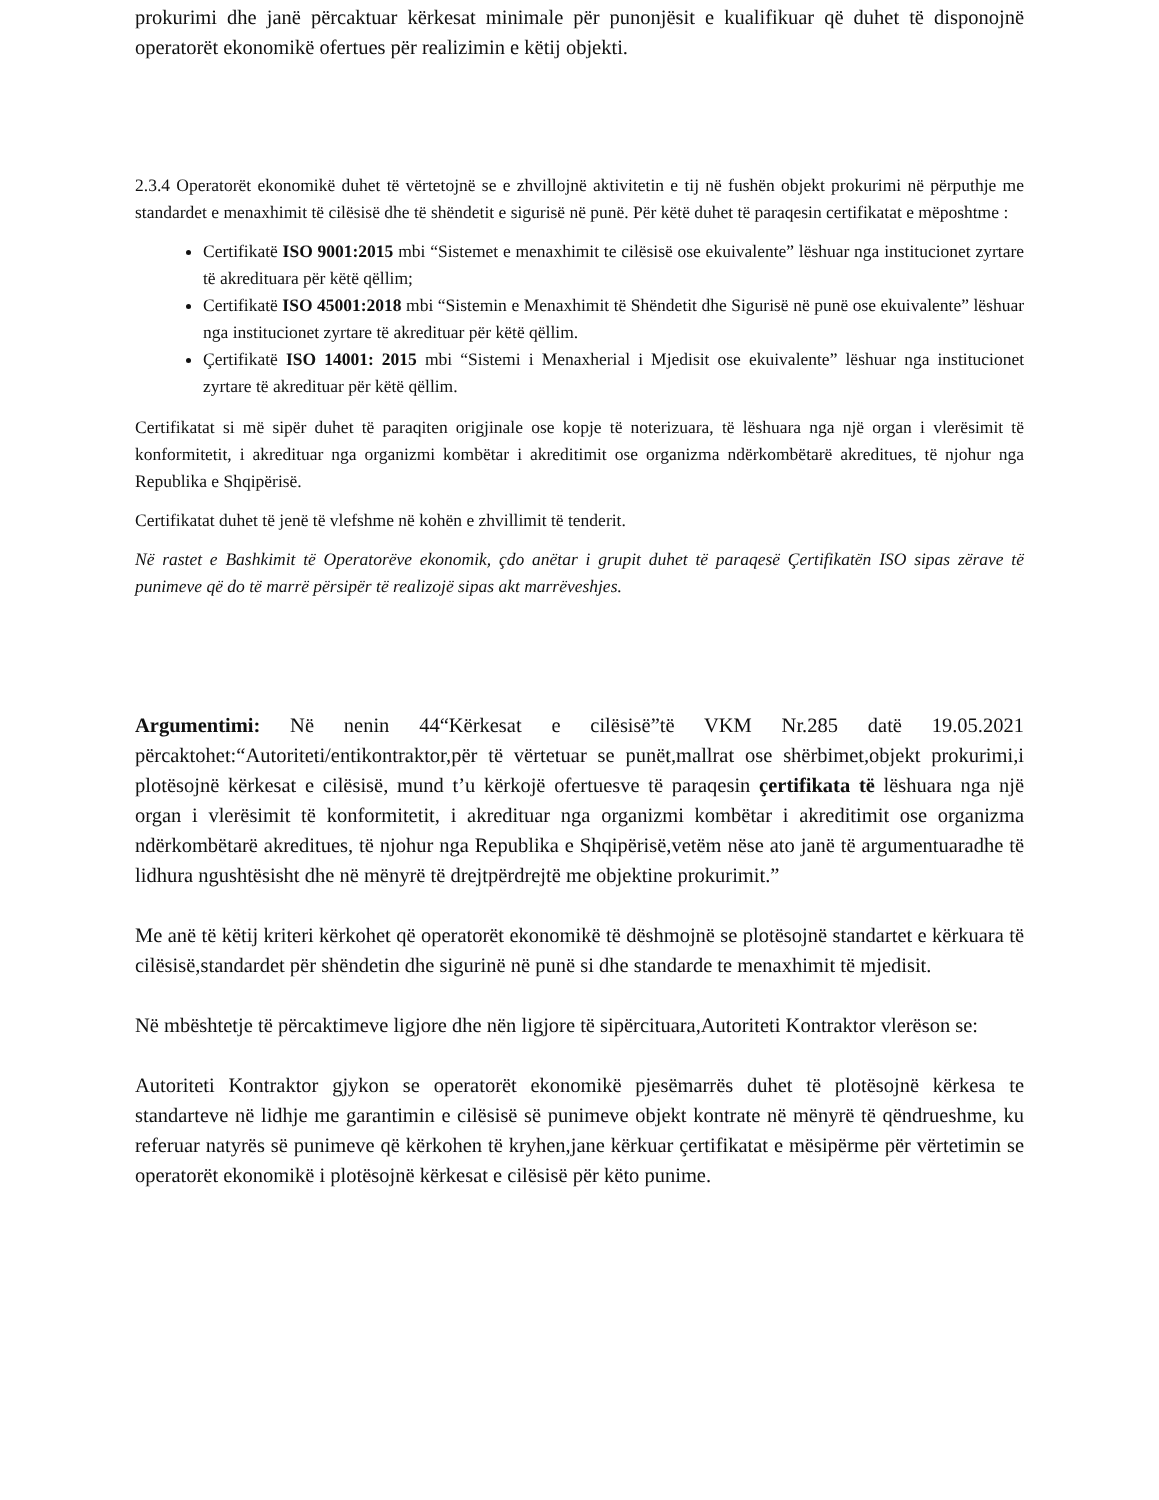prokurimi dhe janë përcaktuar kërkesat minimale për punonjësit e kualifikuar që duhet të disponojnë operatorët ekonomikë ofertues për realizimin e këtij objekti.
2.3.4 Operatorët ekonomikë duhet të vërtetojnë se e zhvillojnë aktivitetin e tij në fushën objekt prokurimi në përputhje me standardet e menaxhimit të cilësisë dhe të shëndetit e sigurisë në punë. Për këtë duhet të paraqesin certifikatat e mëposhtme :
Certifikatë ISO 9001:2015 mbi “Sistemet e menaxhimit te cilësisë ose ekuivalente” lëshuar nga institucionet zyrtare të akredituara për këtë qëllim;
Certifikatë ISO 45001:2018 mbi “Sistemin e Menaxhimit të Shëndetit dhe Sigurisë në punë ose ekuivalente” lëshuar nga institucionet zyrtare të akredituar për këtë qëllim.
Çertifikatë ISO 14001: 2015 mbi “Sistemi i Menaxherial i Mjedisit ose ekuivalente” lëshuar nga institucionet zyrtare të akredituar për këtë qëllim.
Certifikatat si më sipër duhet të paraqiten origjinale ose kopje të noterizuara, të lëshuara nga një organ i vlerësimit të konformitetit, i akredituar nga organizmi kombëtar i akreditimit ose organizma ndërkombëtarë akreditues, të njohur nga Republika e Shqipërisë.
Certifikatat duhet të jenë të vlefshme në kohën e zhvillimit të tenderit.
Në rastet e Bashkimit të Operatorëve ekonomik, çdo anëtar i grupit duhet të paraqesë Çertifikatën ISO sipas zërave të punimeve që do të marrë përsipër të realizojë sipas akt marrëveshjes.
Argumentimi: Në nenin 44“Kërkesat e cilësisë”të VKM Nr.285 datë 19.05.2021 përcaktohet:“Autoriteti/entikontraktor,për të vërtetuar se punët,mallrat ose shërbimet,objekt prokurimi,i plotësojnë kërkesat e cilësisë, mund t’u kërkojë ofertuesve të paraqesin çertifikata të lëshuara nga një organ i vlerësimit të konformitetit, i akredituar nga organizmi kombëtar i akreditimit ose organizma ndërkombëtarë akreditues, të njohur nga Republika e Shqipërisë,vetëm nëse ato janë të argumentuaradhe të lidhura ngushtësisht dhe në mënyrë të drejtpërdrejtë me objektine prokurimit.”
Me anë të këtij kriteri kërkohet që operatorët ekonomikë të dëshmojnë se plotësojnë standartet e kërkuara të cilësisë,standardet për shëndetin dhe sigurinë në punë si dhe standarde te menaxhimit të mjedisit.
Në mbështetje të përcaktimeve ligjore dhe nën ligjore të sipërcituara,Autoriteti Kontraktor vlerëson se:
Autoriteti Kontraktor gjykon se operatorët ekonomikë pjesëmarrës duhet të plotësojnë kërkesa te standarteve në lidhje me garantimin e cilësisë së punimeve objekt kontrate në mënyrë të qëndrueshme, ku referuar natyrës së punimeve që kërkohen të kryhen,jane kërkuar çertifikatat e mësipërme për vërtetimin se operatorët ekonomikë i plotësojnë kërkesat e cilësisë për këto punime.